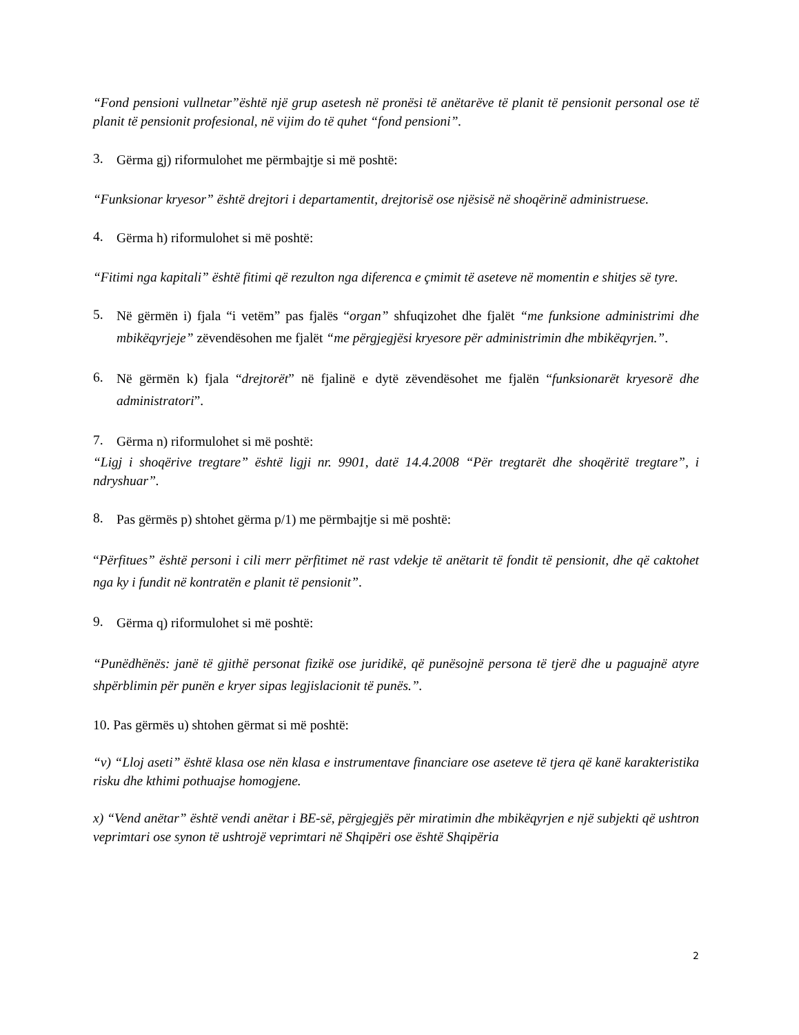“Fond pensioni vullnetar”është një grup asetesh në pronësi të anëtarëve të planit të pensionit personal ose të planit të pensionit profesional, në vijim do të quhet “fond pensioni”.
3. Gërma gj) riformulohet me përmbajtje si më poshtë:
“Funksionar kryesor” është drejtori i departamentit, drejtorisë ose njësisë në shoqërinë administruese.
4. Gërma h) riformulohet si më poshtë:
“Fitimi nga kapitali” është fitimi që rezulton nga diferenca e çmimit të aseteve në momentin e shitjes së tyre.
5. Në gërmën i) fjala “i vetëm” pas fjalës “organ” shfuqizohet dhe fjalët “me funksione administrimi dhe mbikëqyrjeje” zëvendësohen me fjalët “me përgjegjësi kryesore për administrimin dhe mbikëqyrjen.”.
6. Në gërmën k) fjala “drejtorët” në fjalinë e dytë zëvendësohet me fjalën “funksionarët kryesorë dhe administratori”.
7. Gërma n) riformulohet si më poshtë:
“Ligj i shoqërive tregtare” është ligji nr. 9901, datë 14.4.2008 “Për tregtarët dhe shoqëritë tregtare”, i ndryshuar”.
8. Pas gërmës p) shtohet gërma p/1) me përmbajtje si më poshtë:
“Përfitues” është personi i cili merr përfitimet në rast vdekje të anëtarit të fondit të pensionit, dhe që caktohet nga ky i fundit në kontratën e planit të pensionit”.
9. Gërma q) riformulohet si më poshtë:
“Punëdhënës: janë të gjithë personat fizikë ose juridikë, që punësojnë persona të tjerë dhe u paguajnë atyre shpërblimin për punën e kryer sipas legjislacionit të punës.”.
10. Pas gërmës u) shtohen gërmat si më poshtë:
“v) “Lloj aseti” është klasa ose nën klasa e instrumentave financiare ose aseteve të tjera që kanë karakteristika risku dhe kthimi pothuajse homogjene.
x) “Vend anëtar” është vendi anëtar i BE-së, përgjegjës për miratimin dhe mbikëqyrjen e një subjekti që ushtron veprimtari ose synon të ushtrojë veprimtari në Shqipëri ose është Shqipëria
2